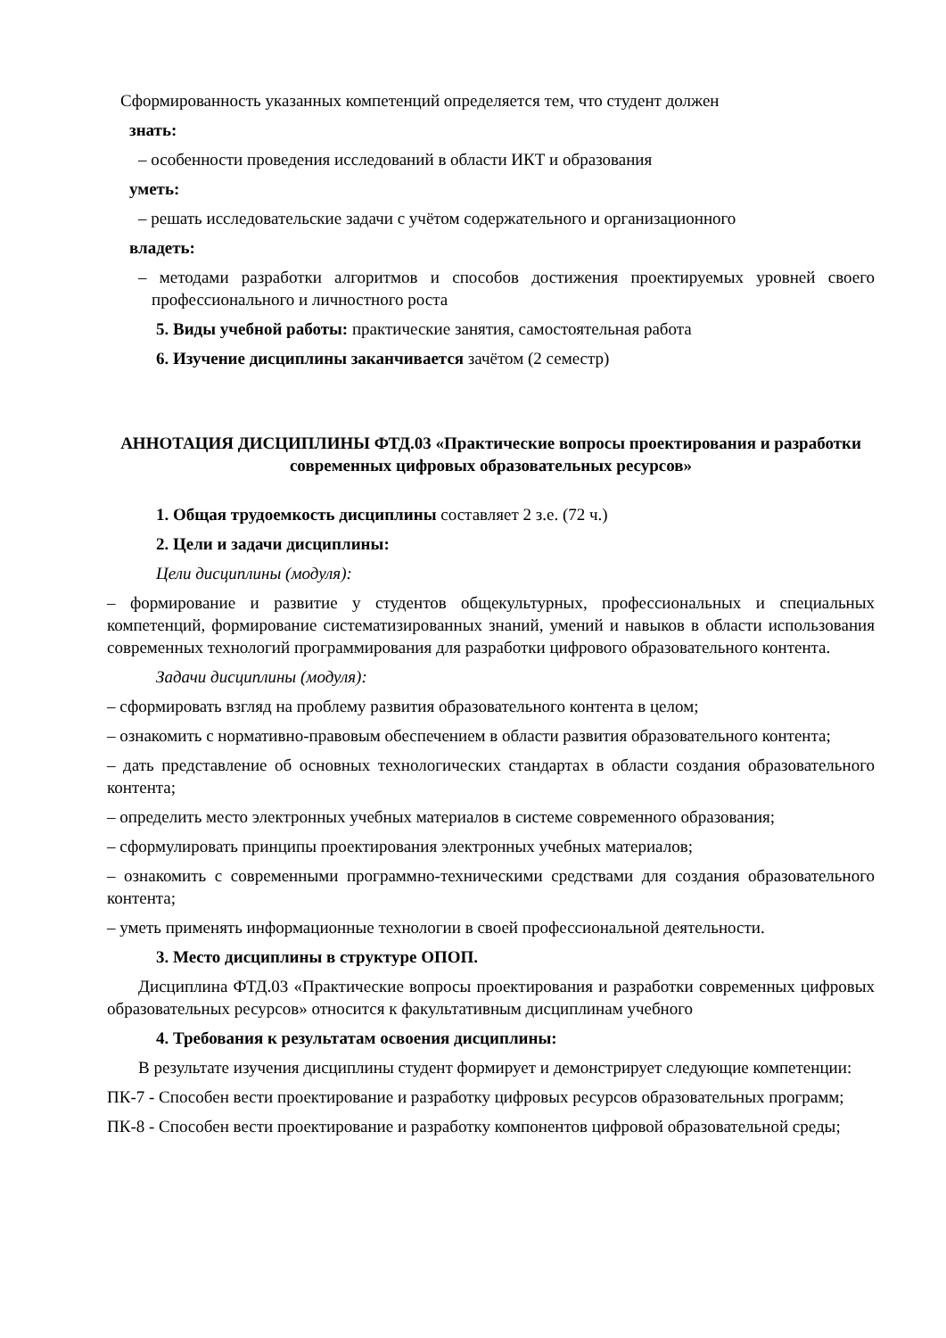Сформированность указанных компетенций определяется тем, что студент должен
знать:
– особенности проведения исследований в области ИКТ и образования
уметь:
– решать исследовательские задачи с учётом содержательного и организационного
владеть:
– методами разработки алгоритмов и способов достижения проектируемых уровней своего профессионального и личностного роста
5. Виды учебной работы: практические занятия, самостоятельная работа
6. Изучение дисциплины заканчивается зачётом (2 семестр)
АННОТАЦИЯ ДИСЦИПЛИНЫ ФТД.03 «Практические вопросы проектирования и разработки современных цифровых образовательных ресурсов»
1. Общая трудоемкость дисциплины составляет 2 з.е. (72 ч.)
2. Цели и задачи дисциплины:
Цели дисциплины (модуля):
– формирование и развитие у студентов общекультурных, профессиональных и специальных компетенций, формирование систематизированных знаний, умений и навыков в области использования современных технологий программирования для разработки цифрового образовательного контента.
Задачи дисциплины (модуля):
– сформировать взгляд на проблему развития образовательного контента в целом;
– ознакомить с нормативно-правовым обеспечением в области развития образовательного контента;
– дать представление об основных технологических стандартах в области создания образовательного контента;
– определить место электронных учебных материалов в системе современного образования;
– сформулировать принципы проектирования электронных учебных материалов;
– ознакомить с современными программно-техническими средствами для создания образовательного контента;
– уметь применять информационные технологии в своей профессиональной деятельности.
3. Место дисциплины в структуре ОПОП.
Дисциплина ФТД.03 «Практические вопросы проектирования и разработки современных цифровых образовательных ресурсов» относится к факультативным дисциплинам учебного
4. Требования к результатам освоения дисциплины:
В результате изучения дисциплины студент формирует и демонстрирует следующие компетенции:
ПК-7 - Способен вести проектирование и разработку цифровых ресурсов образовательных программ;
ПК-8 - Способен вести проектирование и разработку компонентов цифровой образовательной среды;